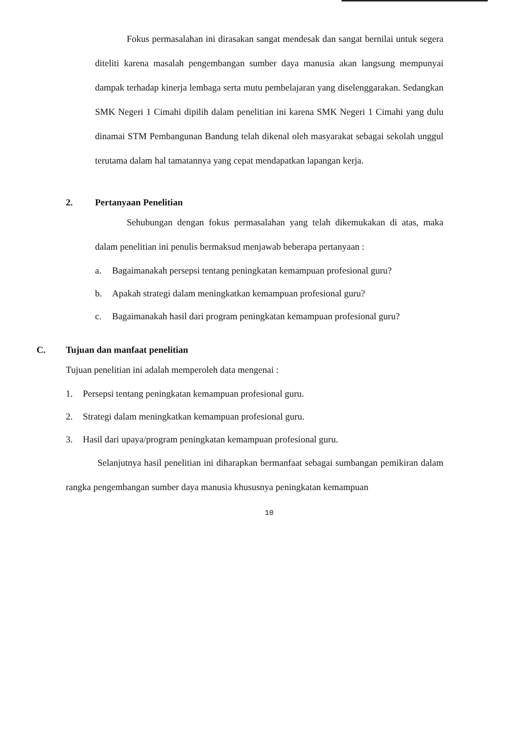Fokus permasalahan ini dirasakan sangat mendesak dan sangat bernilai untuk segera diteliti karena masalah pengembangan sumber daya manusia akan langsung mempunyai dampak terhadap kinerja lembaga serta mutu pembelajaran yang diselenggarakan. Sedangkan SMK Negeri 1 Cimahi dipilih dalam penelitian ini karena SMK Negeri 1 Cimahi yang dulu dinamai STM Pembangunan Bandung telah dikenal oleh masyarakat sebagai sekolah unggul terutama dalam hal tamatannya yang cepat mendapatkan lapangan kerja.
2. Pertanyaan Penelitian
Sehubungan dengan fokus permasalahan yang telah dikemukakan di atas, maka dalam penelitian ini penulis bermaksud menjawab beberapa pertanyaan :
a. Bagaimanakah persepsi tentang peningkatan kemampuan profesional guru?
b. Apakah strategi dalam meningkatkan kemampuan profesional guru?
c. Bagaimanakah hasil dari program peningkatan kemampuan profesional guru?
C. Tujuan dan manfaat penelitian
Tujuan penelitian ini adalah memperoleh data mengenai :
1. Persepsi tentang peningkatan kemampuan profesional guru.
2. Strategi dalam meningkatkan kemampuan profesional guru.
3. Hasil dari upaya/program peningkatan kemampuan profesional guru.
Selanjutnya hasil penelitian ini diharapkan bermanfaat sebagai sumbangan pemikiran dalam rangka pengembangan sumber daya manusia khususnya peningkatan kemampuan
10